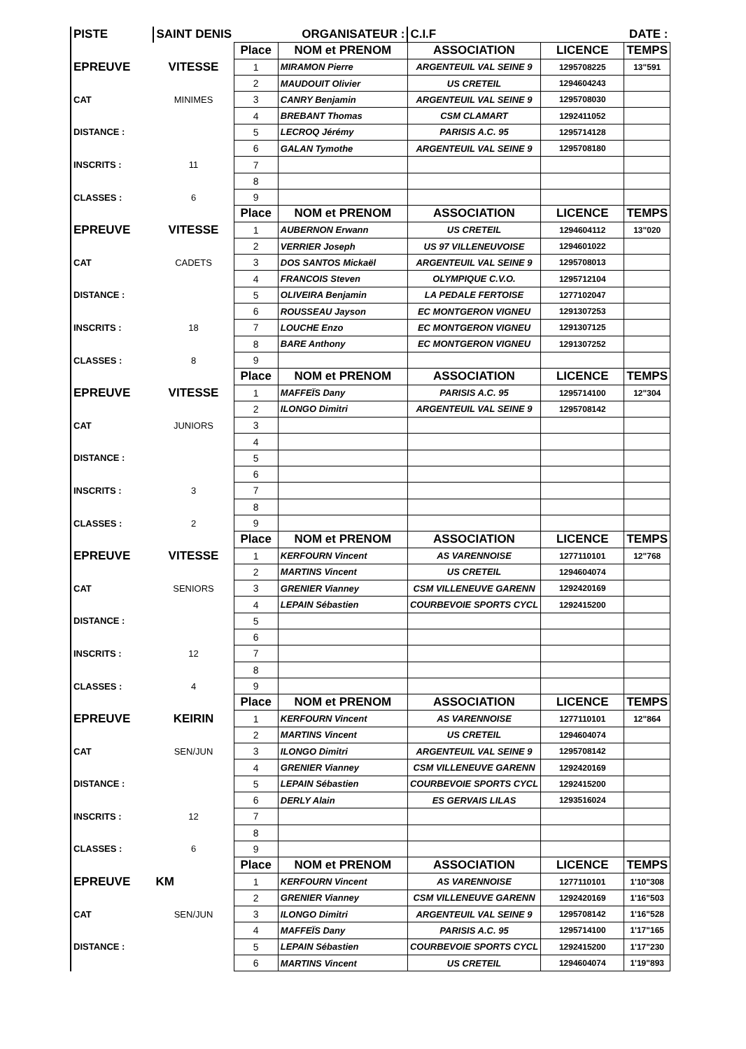| PISTE | SAINT DENIS | ORGANISATEUR : | | C.I.F | | DATE : |
| | | Place | NOM et PRENOM | ASSOCIATION | LICENCE | TEMPS |
| EPREUVE | VITESSE | 1 | MIRAMON Pierre | ARGENTEUIL VAL SEINE 9 | 1295708225 | 13"591 |
| | | 2 | MAUDOUIT Olivier | US CRETEIL | 1294604243 | |
| CAT | MINIMES | 3 | CANRY Benjamin | ARGENTEUIL VAL SEINE 9 | 1295708030 | |
| | | 4 | BREBANT Thomas | CSM CLAMART | 1292411052 | |
| DISTANCE : | | 5 | LECROQ Jérémy | PARISIS A.C. 95 | 1295714128 | |
| | | 6 | GALAN Tymothe | ARGENTEUIL VAL SEINE 9 | 1295708180 | |
| INSCRITS : | 11 | 7 | | | | |
| | | 8 | | | | |
| CLASSES : | 6 | 9 | | | | |
| | | Place | NOM et PRENOM | ASSOCIATION | LICENCE | TEMPS |
| EPREUVE | VITESSE | 1 | AUBERNON Erwann | US CRETEIL | 1294604112 | 13"020 |
| | | 2 | VERRIER Joseph | US 97 VILLENEUVOISE | 1294601022 | |
| CAT | CADETS | 3 | DOS SANTOS Mickaël | ARGENTEUIL VAL SEINE 9 | 1295708013 | |
| | | 4 | FRANCOIS Steven | OLYMPIQUE C.V.O. | 1295712104 | |
| DISTANCE : | | 5 | OLIVEIRA Benjamin | LA PEDALE FERTOISE | 1277102047 | |
| | | 6 | ROUSSEAU Jayson | EC MONTGERON VIGNEU | 1291307253 | |
| INSCRITS : | 18 | 7 | LOUCHE Enzo | EC MONTGERON VIGNEU | 1291307125 | |
| | | 8 | BARE Anthony | EC MONTGERON VIGNEU | 1291307252 | |
| CLASSES : | 8 | 9 | | | | |
| | | Place | NOM et PRENOM | ASSOCIATION | LICENCE | TEMPS |
| EPREUVE | VITESSE | 1 | MAFFEÏS Dany | PARISIS A.C. 95 | 1295714100 | 12"304 |
| | | 2 | ILONGO Dimitri | ARGENTEUIL VAL SEINE 9 | 1295708142 | |
| CAT | JUNIORS | 3 | | | | |
| | | 4 | | | | |
| DISTANCE : | | 5 | | | | |
| | | 6 | | | | |
| INSCRITS : | 3 | 7 | | | | |
| | | 8 | | | | |
| CLASSES : | 2 | 9 | | | | |
| | | Place | NOM et PRENOM | ASSOCIATION | LICENCE | TEMPS |
| EPREUVE | VITESSE | 1 | KERFOURN Vincent | AS VARENNOISE | 1277110101 | 12"768 |
| | | 2 | MARTINS Vincent | US CRETEIL | 1294604074 | |
| CAT | SENIORS | 3 | GRENIER Vianney | CSM VILLENEUVE GARENN | 1292420169 | |
| | | 4 | LEPAIN Sébastien | COURBEVOIE SPORTS CYCL | 1292415200 | |
| DISTANCE : | | 5 | | | | |
| | | 6 | | | | |
| INSCRITS : | 12 | 7 | | | | |
| | | 8 | | | | |
| CLASSES : | 4 | 9 | | | | |
| | | Place | NOM et PRENOM | ASSOCIATION | LICENCE | TEMPS |
| EPREUVE | KEIRIN | 1 | KERFOURN Vincent | AS VARENNOISE | 1277110101 | 12"864 |
| | | 2 | MARTINS Vincent | US CRETEIL | 1294604074 | |
| CAT | SEN/JUN | 3 | ILONGO Dimitri | ARGENTEUIL VAL SEINE 9 | 1295708142 | |
| | | 4 | GRENIER Vianney | CSM VILLENEUVE GARENN | 1292420169 | |
| DISTANCE : | | 5 | LEPAIN Sébastien | COURBEVOIE SPORTS CYCL | 1292415200 | |
| | | 6 | DERLY Alain | ES GERVAIS LILAS | 1293516024 | |
| INSCRITS : | 12 | 7 | | | | |
| | | 8 | | | | |
| CLASSES : | 6 | 9 | | | | |
| | | Place | NOM et PRENOM | ASSOCIATION | LICENCE | TEMPS |
| EPREUVE | KM | 1 | KERFOURN Vincent | AS VARENNOISE | 1277110101 | 1'10"308 |
| | | 2 | GRENIER Vianney | CSM VILLENEUVE GARENN | 1292420169 | 1'16"503 |
| CAT | SEN/JUN | 3 | ILONGO Dimitri | ARGENTEUIL VAL SEINE 9 | 1295708142 | 1'16"528 |
| | | 4 | MAFFEÏS Dany | PARISIS A.C. 95 | 1295714100 | 1'17"165 |
| DISTANCE : | | 5 | LEPAIN Sébastien | COURBEVOIE SPORTS CYCL | 1292415200 | 1'17"230 |
| | | 6 | MARTINS Vincent | US CRETEIL | 1294604074 | 1'19"893 |